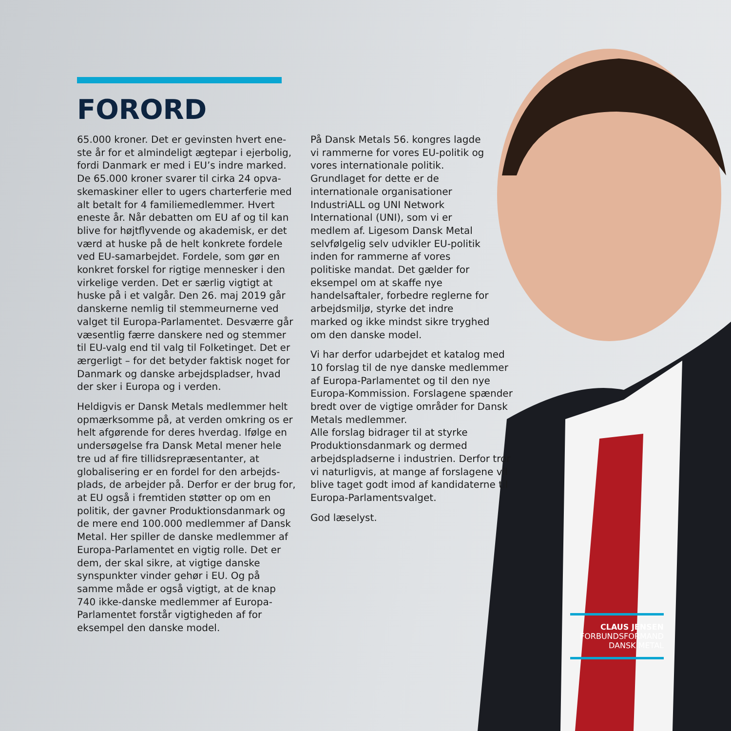FORORD
65.000 kroner. Det er gevinsten hvert ene­ste år for et almindeligt ægtepar i ejerbolig, fordi Danmark er med i EU’s indre marked. De 65.000 kroner svarer til cirka 24 opva­skemaskiner eller to ugers charterferie med alt betalt for 4 familiemedlemmer. Hvert eneste år. Når debatten om EU af og til kan blive for højtflyvende og akademisk, er det værd at huske på de helt konkrete fordele ved EU-samarbejdet. Fordele, som gør en konkret forskel for rigtige mennesker i den virkelige verden. Det er særlig vigtigt at huske på i et valgår. Den 26. maj 2019 går danskerne nemlig til stemmeurnerne ved valget til Europa-Parlamentet. Desværre går væsentlig færre danskere ned og stemmer til EU-valg end til valg til Folketinget. Det er ærgerligt – for det betyder faktisk noget for Danmark og danske arbejdspladser, hvad der sker i Europa og i verden.
Heldigvis er Dansk Metals medlemmer helt opmærksomme på, at verden omkring os er helt afgørende for deres hverdag. Ifølge en undersøgelse fra Dansk Metal mener hele tre ud af fire tillidsrepræsentanter, at globalisering er en fordel for den arbejds­plads, de arbejder på. Derfor er der brug for, at EU også i fremtiden støtter op om en politik, der gavner Produktionsdanmark og de mere end 100.000 medlemmer af Dansk Metal. Her spiller de danske med­lemmer af Europa-Parlamentet en vigtig rolle. Det er dem, der skal sikre, at vigtige danske synspunkter vinder gehør i EU. Og på samme måde er også vigtigt, at de knap 740 ikke-danske medlemmer af Europa-Parlamentet forstår vigtigheden af for eksempel den danske model.
På Dansk Metals 56. kongres lagde vi rammerne for vores EU-politik og vores internatio­nale politik. Grundlaget for dette er de internationale organisatio­ner IndustriALL og UNI Network International (UNI), som vi er medlem af. Ligesom Dansk Metal selvfølgelig selv udvikler EU-politik inden for rammerne af vores politiske mandat. Det gælder for eksempel om at skaffe nye handelsaftaler, forbedre reglerne for arbejdsmiljø, styrke det indre marked og ikke mindst sikre tryghed om den danske model.
Vi har derfor udarbejdet et katalog med 10 forslag til de nye danske med­lemmer af Europa-Parlamentet og til den nye Europa-Kommission. Forsla­gene spænder bredt over de vigtige områder for Dansk Metals medlemmer.
Alle forslag bidra­ger til at styrke Produktionsdan­mark og dermed arbejdspladserne i industrien. Der­for tror vi natur­ligvis, at mange af forslagene vil blive taget godt imod af kandidaterne til Europa-Parla­mentsvalget.
God læselyst.
CLAUS JENSEN
FORBUNDSFORMAND
DANSK METAL